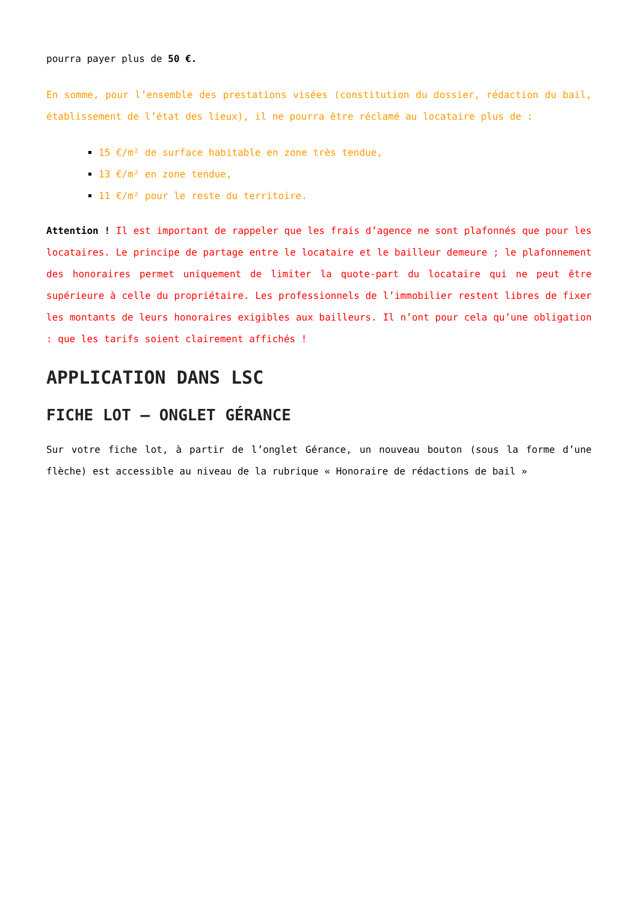pourra payer plus de 50 €.
En somme, pour l’ensemble des prestations visées (constitution du dossier, rédaction du bail, établissement de l’état des lieux), il ne pourra être réclamé au locataire plus de :
15 €/m² de surface habitable en zone très tendue,
13 €/m² en zone tendue,
11 €/m² pour le reste du territoire.
Attention ! Il est important de rappeler que les frais d’agence ne sont plafonnés que pour les locataires. Le principe de partage entre le locataire et le bailleur demeure ; le plafonnement des honoraires permet uniquement de limiter la quote-part du locataire qui ne peut être supérieure à celle du propriétaire. Les professionnels de l’immobilier restent libres de fixer les montants de leurs honoraires exigibles aux bailleurs. Il n’ont pour cela qu’une obligation : que les tarifs soient clairement affichés !
APPLICATION DANS LSC
FICHE LOT – ONGLET GÉRANCE
Sur votre fiche lot, à partir de l’onglet Gérance, un nouveau bouton (sous la forme d’une flèche) est accessible au niveau de la rubrique « Honoraire de rédactions de bail »